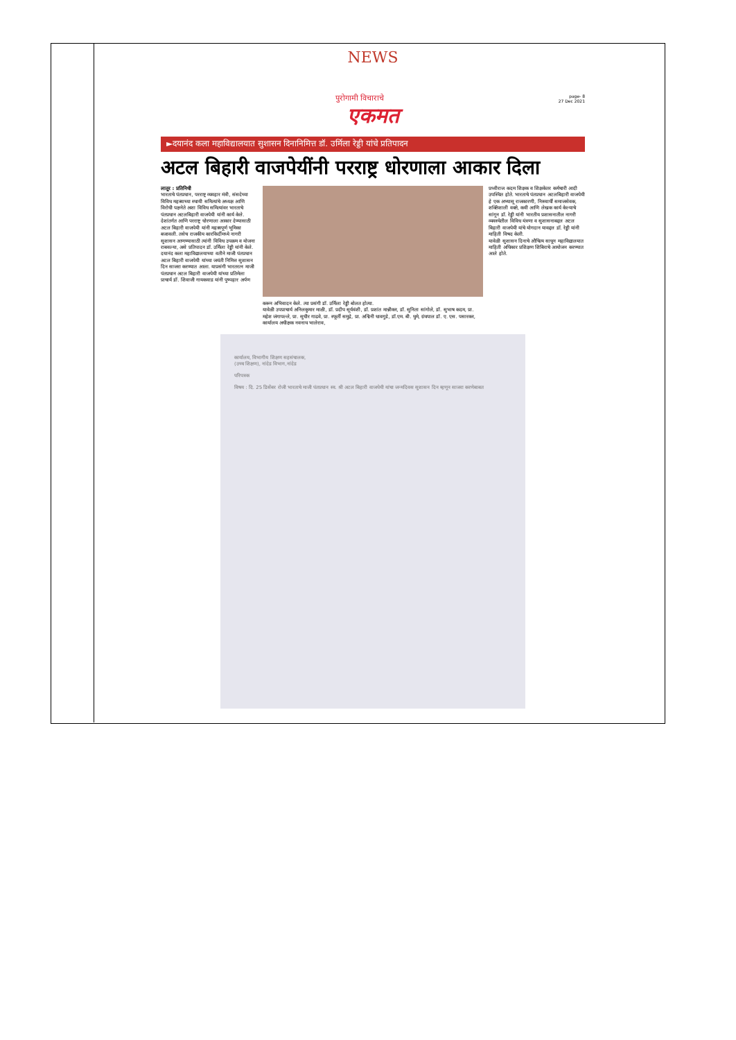NEWS
page- 8
27 Dec 2021
पुरोगामी विचाराचे
एकमत
►दयानंद कला महाविद्यालयात सुशासन दिनानिमित्त डॉ. उर्मिला रेड्डी यांचे प्रतिपादन
अटल बिहारी वाजपेयींनी परराष्ट्र धोरणाला आकार दिला
लातूर : प्रतिनिधी
भारताचे पंतप्रधान, परराष्ट्र व्यवहार मंत्री, संसदेच्या विविध महत्त्वाच्या स्थायी समित्यांचे अध्यक्ष आणि विरोधी पक्षनेते अशा विविध समित्यांवर भारताचे पंतप्रधान अटलबिहारी वाजपेयी यांनी कार्य केले. देशांतर्गत आणि परराष्ट्र धोरणाला आकार देण्यासाठी अटल बिहारी वाजपेयी यांनी महत्त्वपूर्ण भूमिका बजावली. तसेच राजकीय कारकिर्दीमध्ये नागरी सुशासन आणण्यासाठी त्यांनी विविध उपक्रम व योजना राबवल्या, असे प्रतिपादन डॉ. उर्मिला रेड्डी यांनी केले.
दयानंद कला महाविद्यालयाच्या वतीने माजी पंतप्रधान अटल बिहारी वाजपेयी यांच्या जयंती निमित्त सुशासन दिन साजरा करण्यात आला. याप्रसंगी भारतरत्न माजी पंतप्रधान अटल बिहारी वाजपेयी यांच्या प्रतिमेला प्राचार्य डॉ. शिवाजी गायकवाड यांनी पुष्पहार अर्पण
करून अभिवादन केले. त्या प्रसंगी डॉ. उर्मिला रेड्डी बोलत होत्या.
यावेळी उपप्राचार्य अनिलकुमार माळी, डॉ. प्रदीप सूर्यवंशी, डॉ. प्रशांत मान्नीकर, डॉ. सुनिता सांगोले, डॉ. सुभाष कदम, प्रा. महेश जंगापल्ले, प्रा. सुधीर गाढवे, प्रा. स्फूर्ती समुद्रे, प्रा. अश्विनी धावगुडे, डॉ.एम. बी. धुमे, ग्रंथपाल डॉ. ए. एस. पसारकर, कार्यालय अधीक्षक नवनाथ भालेराव,
प्रथ्वीराज कदम शिक्षक व शिक्षकेतर कर्मचारी आदी उपस्थित होते. भारताचे पंतप्रधान अटलबिहारी वाजपेयी हे एक अभ्यासू राजकारणी, निःस्वार्थी समाजसेवक, शक्तिशाली वक्ते, कवी आणि लेखक कार्य केल्याचे सांगून डॉ. रेड्डी यांनी भारतीय प्रशासनातील नागरी व्यवस्थेतील विविध यंत्रणा व सुशासनाबद्दल अटल बिहारी वाजपेयी यांचे योगदान यावद्दल डॉ. रेड्डी यांनी माहिती विषद केली.
यावेळी सुशासन दिनाचे औचित्य साधून महाविद्यालयात माहिती अधिकार प्रशिक्षण शिबिराचे आयोजन करण्यात आले होते.
कार्यालय, विभागीय शिक्षण सहसंचालक,
(उच्च शिक्षण), नांदेड विभाग,नांदेड
परिपत्रक
विषय : दि. 25 डिसेंबर रोजी भारताचे माजी पंतप्रधान स्व. श्री अटल बिहारी वाजपेयी यांचा जन्मदिवस सुशासन दिन म्हणून साजरा करणेबाबत